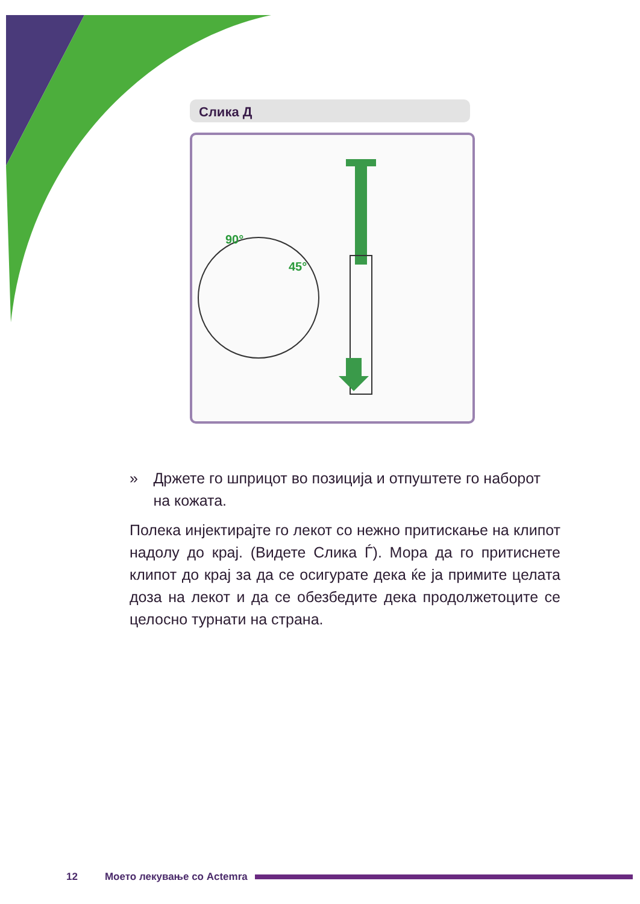Слика Д
90°
45°
» Држете го шприцот во позиција и отпуштете го наборот на кожата.
Полека инјектирајте го лекот со нежно притискање на клипот надолу до крај. (Видете Слика Ѓ). Мора да го притиснете клипот до крај за да се осигурате дека ќе ја примите целата доза на лекот и да се обезбедите дека продолжетоците се целосно турнати на страна.
12 Моето лекување со Actemra